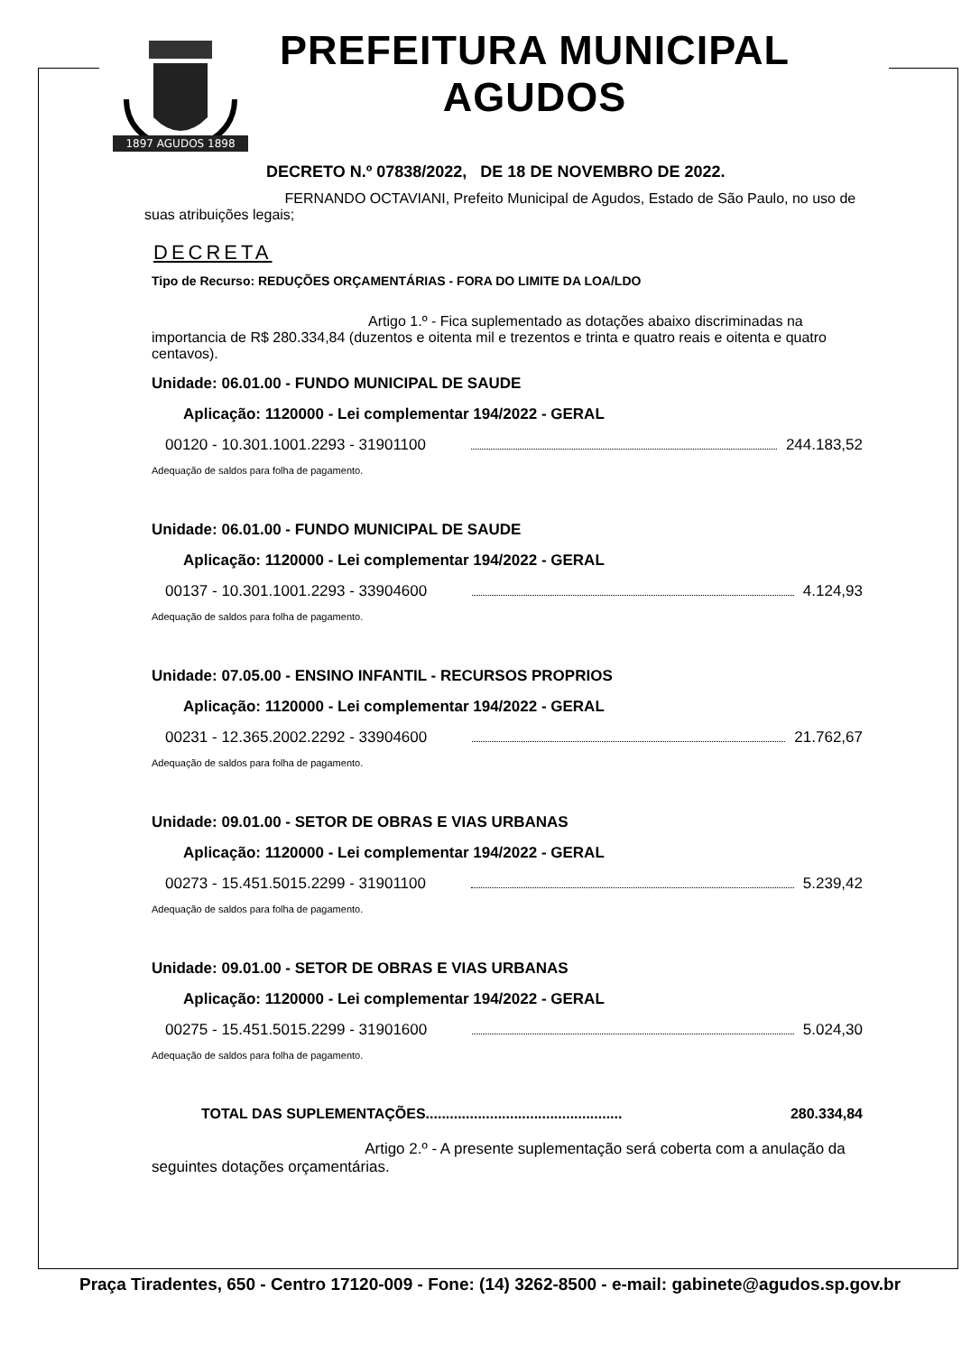1897 AGUDOS 1898
PREFEITURA MUNICIPAL
AGUDOS
DECRETO N.º 07838/2022, DE 18 DE NOVEMBRO DE 2022.
FERNANDO OCTAVIANI, Prefeito Municipal de Agudos, Estado de São Paulo, no uso de suas atribuições legais;
DECRETA
Tipo de Recurso: REDUÇÕES ORÇAMENTÁRIAS - FORA DO LIMITE DA LOA/LDO
Artigo 1.º - Fica suplementado as dotações abaixo discriminadas na importancia de R$ 280.334,84 (duzentos e oitenta mil e trezentos e trinta e quatro reais e oitenta e quatro centavos).
Unidade: 06.01.00 - FUNDO MUNICIPAL DE SAUDE
Aplicação: 1120000 - Lei complementar 194/2022 - GERAL
00120 - 10.301.1001.2293 - 31901100 244.183,52
Adequação de saldos para folha de pagamento.
Unidade: 06.01.00 - FUNDO MUNICIPAL DE SAUDE
Aplicação: 1120000 - Lei complementar 194/2022 - GERAL
00137 - 10.301.1001.2293 - 33904600 4.124,93
Adequação de saldos para folha de pagamento.
Unidade: 07.05.00 - ENSINO INFANTIL - RECURSOS PROPRIOS
Aplicação: 1120000 - Lei complementar 194/2022 - GERAL
00231 - 12.365.2002.2292 - 33904600 21.762,67
Adequação de saldos para folha de pagamento.
Unidade: 09.01.00 - SETOR DE OBRAS E VIAS URBANAS
Aplicação: 1120000 - Lei complementar 194/2022 - GERAL
00273 - 15.451.5015.2299 - 31901100 5.239,42
Adequação de saldos para folha de pagamento.
Unidade: 09.01.00 - SETOR DE OBRAS E VIAS URBANAS
Aplicação: 1120000 - Lei complementar 194/2022 - GERAL
00275 - 15.451.5015.2299 - 31901600 5.024,30
Adequação de saldos para folha de pagamento.
TOTAL DAS SUPLEMENTAÇÕES................................................. 280.334,84
Artigo 2.º - A presente suplementação será coberta com a anulação da seguintes dotações orçamentárias.
Praça Tiradentes, 650 - Centro 17120-009 - Fone: (14) 3262-8500 - e-mail: gabinete@agudos.sp.gov.br